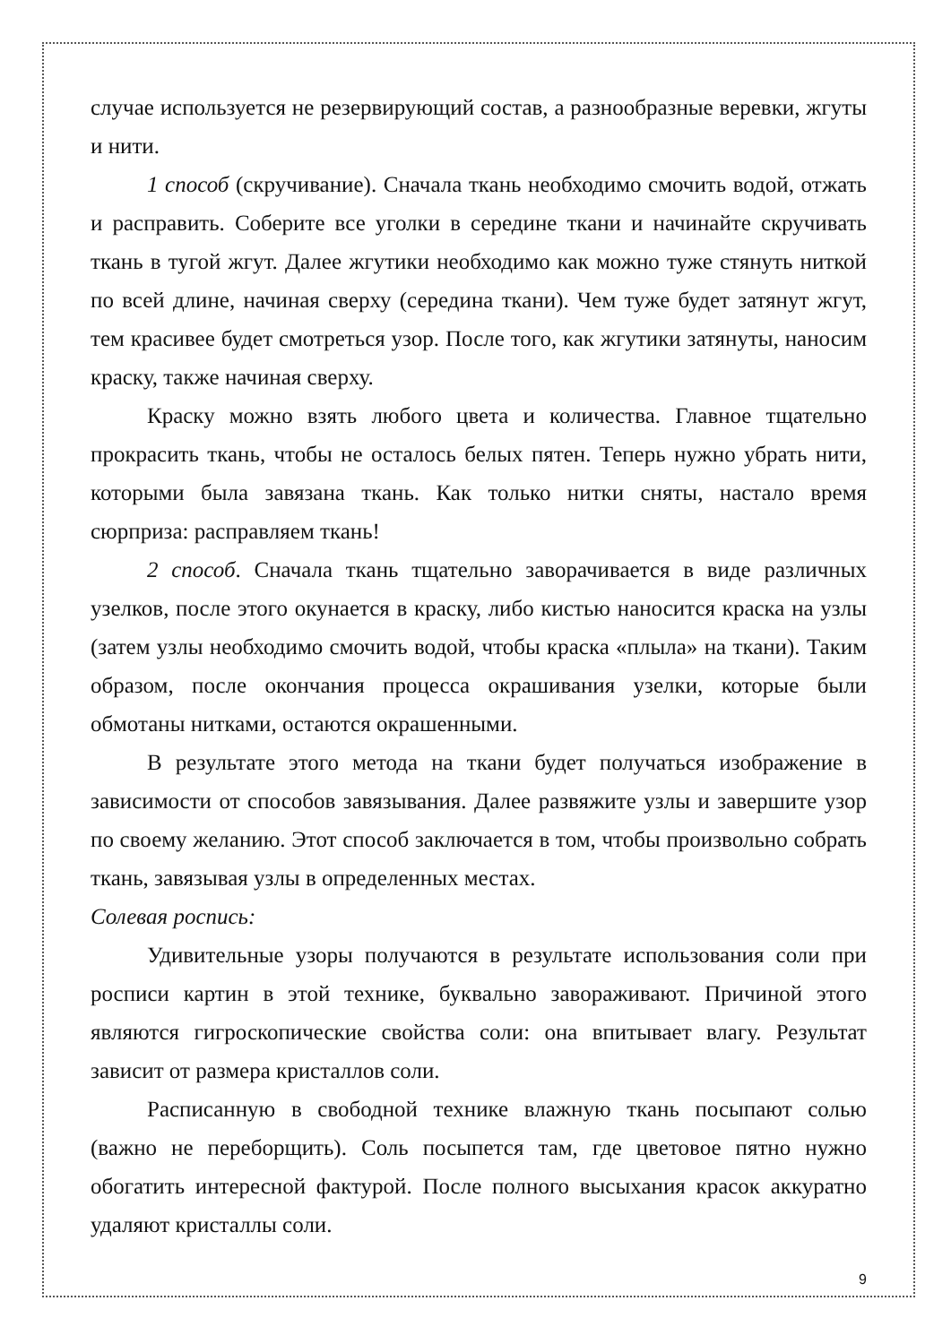случае используется не резервирующий состав, а разнообразные веревки, жгуты и нити.
1 способ (скручивание). Сначала ткань необходимо смочить водой, отжать и расправить. Соберите все уголки в середине ткани и начинайте скручивать ткань в тугой жгут. Далее жгутики необходимо как можно туже стянуть ниткой по всей длине, начиная сверху (середина ткани). Чем туже будет затянут жгут, тем красивее будет смотреться узор. После того, как жгутики затянуты, наносим краску, также начиная сверху.
Краску можно взять любого цвета и количества. Главное тщательно прокрасить ткань, чтобы не осталось белых пятен. Теперь нужно убрать нити, которыми была завязана ткань. Как только нитки сняты, настало время сюрприза: расправляем ткань!
2 способ. Сначала ткань тщательно заворачивается в виде различных узелков, после этого окунается в краску, либо кистью наносится краска на узлы (затем узлы необходимо смочить водой, чтобы краска «плыла» на ткани). Таким образом, после окончания процесса окрашивания узелки, которые были обмотаны нитками, остаются окрашенными.
В результате этого метода на ткани будет получаться изображение в зависимости от способов завязывания. Далее развяжите узлы и завершите узор по своему желанию. Этот способ заключается в том, чтобы произвольно собрать ткань, завязывая узлы в определенных местах.
Солевая роспись:
Удивительные узоры получаются в результате использования соли при росписи картин в этой технике, буквально завораживают. Причиной этого являются гигроскопические свойства соли: она впитывает влагу. Результат зависит от размера кристаллов соли.
Расписанную в свободной технике влажную ткань посыпают солью (важно не переборщить). Соль посыпется там, где цветовое пятно нужно обогатить интересной фактурой. После полного высыхания красок аккуратно удаляют кристаллы соли.
9